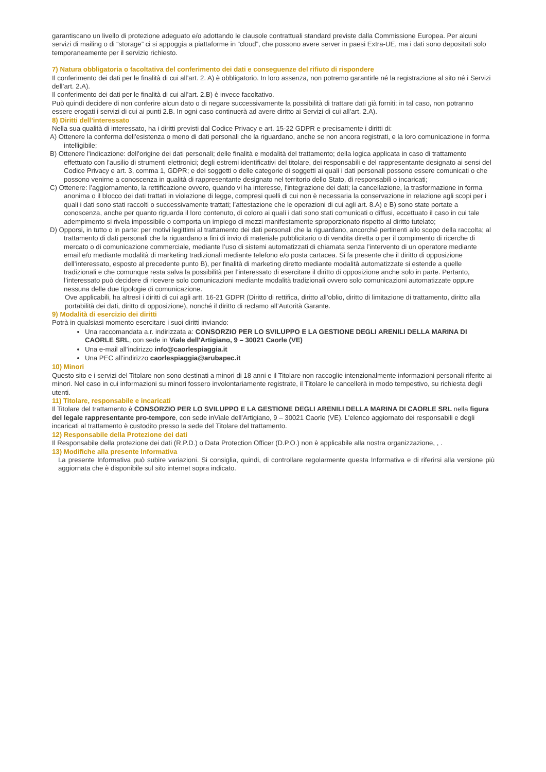garantiscano un livello di protezione adeguato e/o adottando le clausole contrattuali standard previste dalla Commissione Europea. Per alcuni servizi di mailing o di “storage” ci si appoggia a piattaforme in “cloud”, che possono avere server in paesi Extra-UE, ma i dati sono depositati solo temporaneamente per il servizio richiesto.
7) Natura obbligatoria o facoltativa del conferimento dei dati e conseguenze del rifiuto di rispondere
Il conferimento dei dati per le finalità di cui all’art. 2. A) è obbligatorio. In loro assenza, non potremo garantirle né la registrazione al sito né i Servizi dell’art. 2.A).
Il conferimento dei dati per le finalità di cui all’art. 2.B) è invece facoltativo.
Può quindi decidere di non conferire alcun dato o di negare successivamente la possibilità di trattare dati già forniti: in tal caso, non potranno essere erogati i servizi di cui ai punti 2.B. In ogni caso continuerà ad avere diritto ai Servizi di cui all’art. 2.A).
8) Diritti dell’interessato
Nella sua qualità di interessato, ha i diritti previsti dal Codice Privacy e art. 15-22 GDPR e precisamente i diritti di:
A) Ottenere la conferma dell'esistenza o meno di dati personali che la riguardano, anche se non ancora registrati, e la loro comunicazione in forma intelligibile;
B) Ottenere l'indicazione: dell’origine dei dati personali; delle finalità e modalità del trattamento; della logica applicata in caso di trattamento effettuato con l'ausilio di strumenti elettronici; degli estremi identificativi del titolare, dei responsabili e del rappresentante designato ai sensi del Codice Privacy e art. 3, comma 1, GDPR; e dei soggetti o delle categorie di soggetti ai quali i dati personali possono essere comunicati o che possono venirne a conoscenza in qualità di rappresentante designato nel territorio dello Stato, di responsabili o incaricati;
C) Ottenere: l’aggiornamento, la rettificazione ovvero, quando vi ha interesse, l'integrazione dei dati; la cancellazione, la trasformazione in forma anonima o il blocco dei dati trattati in violazione di legge, compresi quelli di cui non è necessaria la conservazione in relazione agli scopi per i quali i dati sono stati raccolti o successivamente trattati; l’attestazione che le operazioni di cui agli art. 8.A) e B) sono state portate a conoscenza, anche per quanto riguarda il loro contenuto, di coloro ai quali i dati sono stati comunicati o diffusi, eccettuato il caso in cui tale adempimento si rivela impossibile o comporta un impiego di mezzi manifestamente sproporzionato rispetto al diritto tutelato;
D) Opporsi, in tutto o in parte: per motivi legittimi al trattamento dei dati personali che la riguardano, ancorché pertinenti allo scopo della raccolta; al trattamento di dati personali che la riguardano a fini di invio di materiale pubblicitario o di vendita diretta o per il compimento di ricerche di mercato o di comunicazione commerciale, mediante l’uso di sistemi automatizzati di chiamata senza l’intervento di un operatore mediante email e/o mediante modalità di marketing tradizionali mediante telefono e/o posta cartacea. Si fa presente che il diritto di opposizione dell’interessato, esposto al precedente punto B), per finalità di marketing diretto mediante modalità automatizzate si estende a quelle tradizionali e che comunque resta salva la possibilità per l’interessato di esercitare il diritto di opposizione anche solo in parte. Pertanto, l’interessato può decidere di ricevere solo comunicazioni mediante modalità tradizionali ovvero solo comunicazioni automatizzate oppure nessuna delle due tipologie di comunicazione.
Ove applicabili, ha altresì i diritti di cui agli artt. 16-21 GDPR (Diritto di rettifica, diritto all’oblio, diritto di limitazione di trattamento, diritto alla portabilità dei dati, diritto di opposizione), nonché il diritto di reclamo all’Autorità Garante.
9) Modalità di esercizio dei diritti
Potrà in qualsiasi momento esercitare i suoi diritti inviando:
Una raccomandata a.r. indirizzata a: CONSORZIO PER LO SVILUPPO E LA GESTIONE DEGLI ARENILI DELLA MARINA DI CAORLE SRL, con sede in Viale dell'Artigiano, 9 – 30021 Caorle (VE)
Una e-mail all’indirizzo info@caorlespiaggia.it
Una PEC all’indirizzo caorlespiaggia@arubapec.it
10) Minori
Questo sito e i servizi del Titolare non sono destinati a minori di 18 anni e il Titolare non raccoglie intenzionalmente informazioni personali riferite ai minori. Nel caso in cui informazioni su minori fossero involontariamente registrate, il Titolare le cancellerà in modo tempestivo, su richiesta degli utenti.
11) Titolare, responsabile e incaricati
Il Titolare del trattamento è CONSORZIO PER LO SVILUPPO E LA GESTIONE DEGLI ARENILI DELLA MARINA DI CAORLE SRL nella figura del legale rappresentante pro-tempore, con sede inViale dell'Artigiano, 9 – 30021 Caorle (VE). L’elenco aggiornato dei responsabili e degli incaricati al trattamento è custodito presso la sede del Titolare del trattamento.
12) Responsabile della Protezione dei dati
Il Responsabile della protezione dei dati (R.P.D.) o Data Protection Officer (D.P.O.) non è applicabile alla nostra organizzazione, , .
13) Modifiche alla presente Informativa
La presente Informativa può subire variazioni. Si consiglia, quindi, di controllare regolarmente questa Informativa e di riferirsi alla versione più aggiornata che è disponibile sul sito internet sopra indicato.